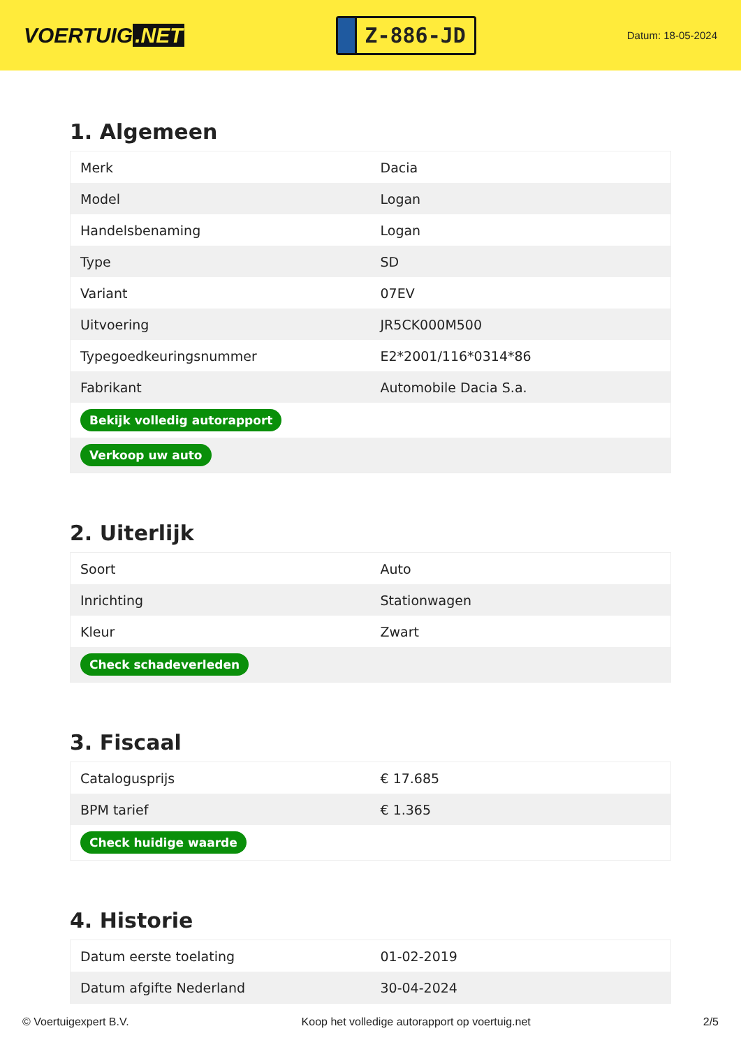VOERTUIG.NET
Z-886-JD
Datum: 18-05-2024
1. Algemeen
| Merk | Dacia |
| Model | Logan |
| Handelsbenaming | Logan |
| Type | SD |
| Variant | 07EV |
| Uitvoering | JR5CK000M500 |
| Typegoedkeuringsnummer | E2*2001/116*0314*86 |
| Fabrikant | Automobile Dacia S.a. |
| Bekijk volledig autorapport | |
| Verkoop uw auto | |
2. Uiterlijk
| Soort | Auto |
| Inrichting | Stationwagen |
| Kleur | Zwart |
| Check schadeverleden | |
3. Fiscaal
| Catalogusprijs | € 17.685 |
| BPM tarief | € 1.365 |
| Check huidige waarde | |
4. Historie
| Datum eerste toelating | 01-02-2019 |
| Datum afgifte Nederland | 30-04-2024 |
© Voertuigexpert B.V. Koop het volledige autorapport op voertuig.net 2/5